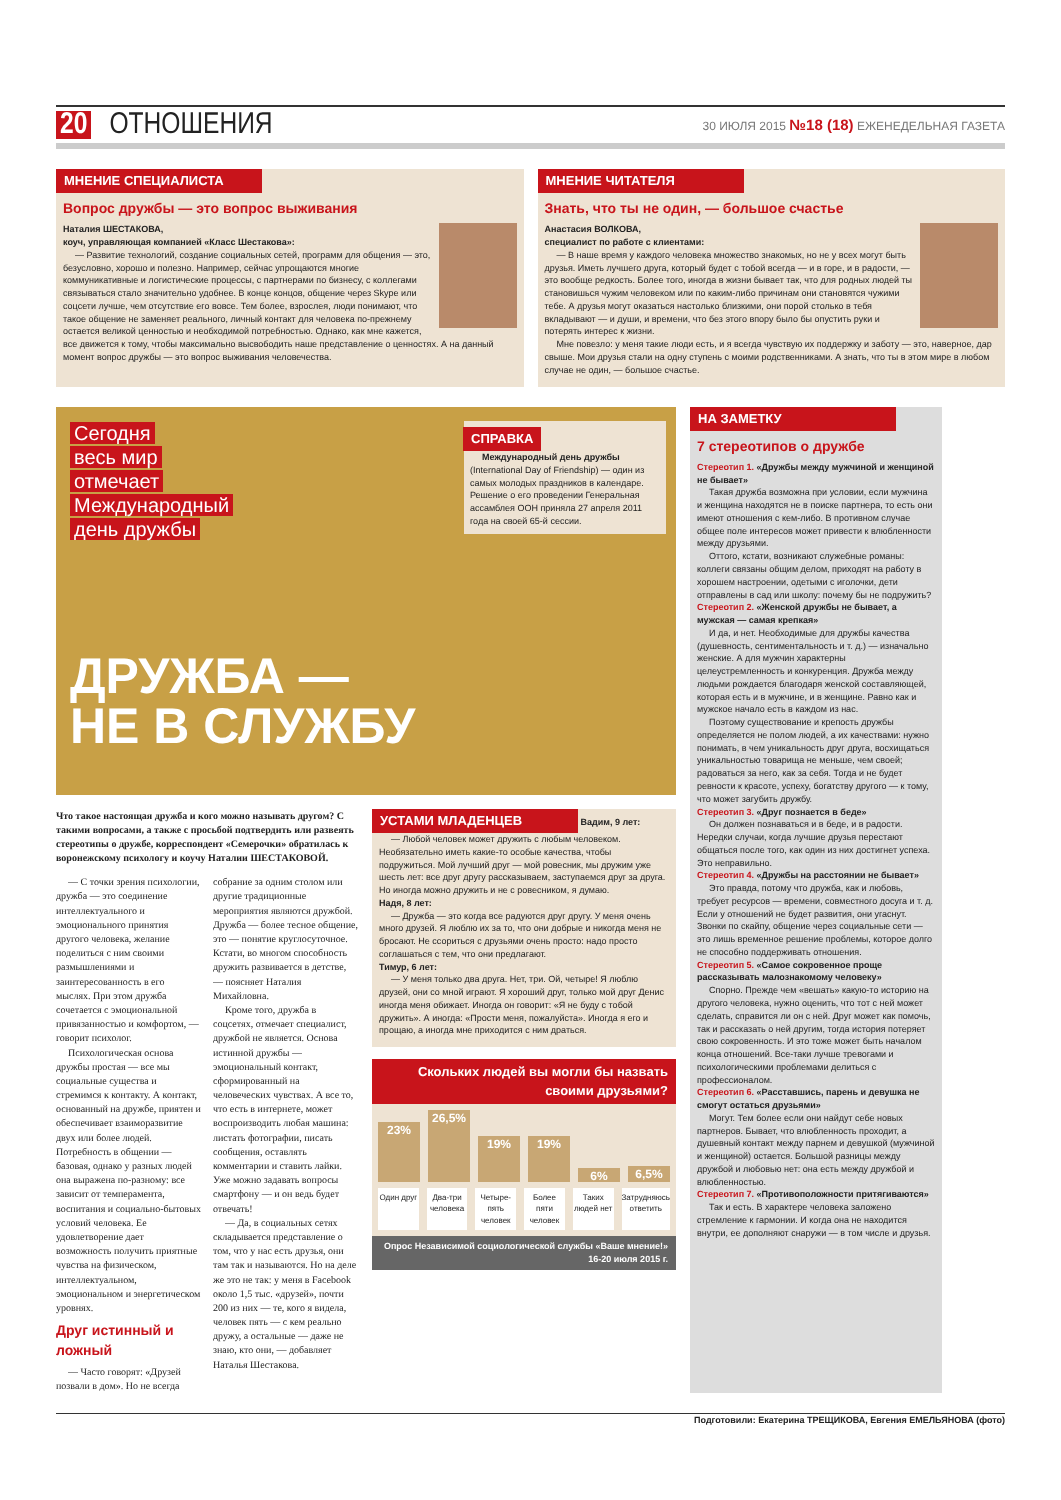20 ОТНОШЕНИЯ
30 ИЮЛЯ 2015 №18 (18) ЕЖЕНЕДЕЛЬНАЯ ГАЗЕТА
МНЕНИЕ СПЕЦИАЛИСТА
Вопрос дружбы — это вопрос выживания
Наталия ШЕСТАКОВА,
коуч, управляющая компанией «Класс Шестакова»:
— Развитие технологий, создание социальных сетей, программ для общения — это, безусловно, хорошо и полезно. Например, сейчас упрощаются многие коммуникативные и логистические процессы, с партнерами по бизнесу, с коллегами связываться стало значительно удобнее. В конце концов, общение через Skype или соцсети лучше, чем отсутствие его вовсе. Тем более, взрослея, люди понимают, что такое общение не заменяет реального, личный контакт для человека по-прежнему остается великой ценностью и необходимой потребностью. Однако, как мне кажется, все движется к тому, чтобы максимально высвободить наше представление о ценностях. А на данный момент вопрос дружбы — это вопрос выживания человечества.
МНЕНИЕ ЧИТАТЕЛЯ
Знать, что ты не один, — большое счастье
Анастасия ВОЛКОВА,
специалист по работе с клиентами:
— В наше время у каждого человека множество знакомых, но не у всех могут быть друзья. Иметь лучшего друга, который будет с тобой всегда — и в горе, и в радости, — это вообще редкость. Более того, иногда в жизни бывает так, что для родных людей ты становишься чужим человеком или по каким-либо причинам они становятся чужими тебе. А друзья могут оказаться настолько близкими, они порой столько в тебя вкладывают — и души, и времени, что без этого впору было бы опустить руки и потерять интерес к жизни.
Мне повезло: у меня такие люди есть, и я всегда чувствую их поддержку и заботу — это, наверное, дар свыше. Мои друзья стали на одну ступень с моими родственниками. А знать, что ты в этом мире в любом случае не один, — большое счастье.
Сегодня
весь мир
отмечает
Международный
день дружбы
СПРАВКА
Международный день дружбы (International Day of Friendship) — один из самых молодых праздников в календаре. Решение о его проведении Генеральная ассамблея ООН приняла 27 апреля 2011 года на своей 65-й сессии.
ДРУЖБА —
НЕ В СЛУЖБУ
Что такое настоящая дружба и кого можно называть другом? С такими вопросами, а также с просьбой подтвердить или развеять стереотипы о дружбе, корреспондент «Семерочки» обратилась к воронежскому психологу и коучу Наталии ШЕСТАКОВОЙ.
— С точки зрения психологии, дружба — это соединение интеллектуального и эмоционального принятия другого человека, желание поделиться с ним своими размышлениями и заинтересованность в его мыслях. При этом дружба сочетается с эмоциональной привязанностью и комфортом, — говорит психолог.
Психологическая основа дружбы простая — все мы социальные существа и стремимся к контакту. А контакт, основанный на дружбе, приятен и обеспечивает взаиморазвитие двух или более людей. Потребность в общении — базовая, однако у разных людей она выражена по-разному: все зависит от темперамента, воспитания и социально-бытовых условий человека. Ее удовлетворение дает возможность получить приятные чувства на физическом, интеллектуальном, эмоциональном и энергетическом уровнях.
Друг истинный и ложный
— Часто говорят: «Друзей позвали в дом». Но не всегда собрание за одним столом или другие традиционные мероприятия являются дружбой. Дружба — более тесное общение, это — понятие круглосуточное. Кстати, во многом способность дружить развивается в детстве, — поясняет Наталия Михайловна.
Кроме того, дружба в соцсетях, отмечает специалист, дружбой не является. Основа истинной дружбы — эмоциональный контакт, сформированный на человеческих чувствах. А все то, что есть в интернете, может воспроизводить любая машина: листать фотографии, писать сообщения, оставлять комментарии и ставить лайки. Уже можно задавать вопросы смартфону — и он ведь будет отвечать!
— Да, в социальных сетях складывается представление о том, что у нас есть друзья, они там так и называются. Но на деле же это не так: у меня в Facebook около 1,5 тыс. «друзей», почти 200 из них — те, кого я видела, человек пять — с кем реально дружу, а остальные — даже не знаю, кто они, — добавляет Наталья Шестакова.
УСТАМИ МЛАДЕНЦЕВ
Вадим, 9 лет:
— Любой человек может дружить с любым человеком. Необязательно иметь какие-то особые качества, чтобы подружиться. Мой лучший друг — мой ровесник, мы дружим уже шесть лет: все друг другу рассказываем, заступаемся друг за друга. Но иногда можно дружить и не с ровесником, я думаю.
Надя, 8 лет:
— Дружба — это когда все радуются друг другу. У меня очень много друзей. Я люблю их за то, что они добрые и никогда меня не бросают. Не ссориться с друзьями очень просто: надо просто соглашаться с тем, что они предлагают.
Тимур, 6 лет:
— У меня только два друга. Нет, три. Ой, четыре! Я люблю друзей, они со мной играют. Я хороший друг, только мой друг Денис иногда меня обижает. Иногда он говорит: «Я не буду с тобой дружить». А иногда: «Прости меня, пожалуйста». Иногда я его и прощаю, а иногда мне приходится с ним драться.
Скольких людей вы могли бы назвать своими друзьями?
23%
26,5%
19%
19%
6%
6,5%
Один друг Два-три человека Четыре-пять человек Более пяти человек Таких людей нет Затрудняюсь ответить
Опрос Независимой социологической службы «Ваше мнение!» 16-20 июля 2015 г.
НА ЗАМЕТКУ
7 стереотипов о дружбе
Стереотип 1. «Дружбы между мужчиной и женщиной не бывает»
Такая дружба возможна при условии, если мужчина и женщина находятся не в поиске партнера, то есть они имеют отношения с кем-либо. В противном случае общее поле интересов может привести к влюбленности между друзьями.
Оттого, кстати, возникают служебные романы: коллеги связаны общим делом, приходят на работу в хорошем настроении, одетыми с иголочки, дети отправлены в сад или школу: почему бы не подружить?
Стереотип 2. «Женской дружбы не бывает, а мужская — самая крепкая»
И да, и нет. Необходимые для дружбы качества (душевность, сентиментальность и т. д.) — изначально женские. А для мужчин характерны целеустремленность и конкуренция. Дружба между людьми рождается благодаря женской составляющей, которая есть и в мужчине, и в женщине. Равно как и мужское начало есть в каждом из нас.
Поэтому существование и крепость дружбы определяется не полом людей, а их качествами: нужно понимать, в чем уникальность друг друга, восхищаться уникальностью товарища не меньше, чем своей; радоваться за него, как за себя. Тогда и не будет ревности к красоте, успеху, богатству другого — к тому, что может загубить дружбу.
Стереотип 3. «Друг познается в беде»
Он должен познаваться и в беде, и в радости. Нередки случаи, когда лучшие друзья перестают общаться после того, как один из них достигнет успеха. Это неправильно.
Стереотип 4. «Дружбы на расстоянии не бывает»
Это правда, потому что дружба, как и любовь, требует ресурсов — времени, совместного досуга и т. д. Если у отношений не будет развития, они угаснут. Звонки по скайпу, общение через социальные сети — это лишь временное решение проблемы, которое долго не способно поддерживать отношения.
Стереотип 5. «Самое сокровенное проще рассказывать малознакомому человеку»
Спорно. Прежде чем «вешать» какую-то историю на другого человека, нужно оценить, что тот с ней может сделать, справится ли он с ней. Друг может как помочь, так и рассказать о ней другим, тогда история потеряет свою сокровенность. И это тоже может быть началом конца отношений. Все-таки лучше тревогами и психологическими проблемами делиться с профессионалом.
Стереотип 6. «Расставшись, парень и девушка не смогут остаться друзьями»
Могут. Тем более если они найдут себе новых партнеров. Бывает, что влюбленность проходит, а душевный контакт между парнем и девушкой (мужчиной и женщиной) остается. Большой разницы между дружбой и любовью нет: она есть между дружбой и влюбленностью.
Стереотип 7. «Противоположности притягиваются»
Так и есть. В характере человека заложено стремление к гармонии. И когда она не находится внутри, ее дополняют снаружи — в том числе и друзья.
Подготовили: Екатерина ТРЕЩИКОВА, Евгения ЕМЕЛЬЯНОВА (фото)